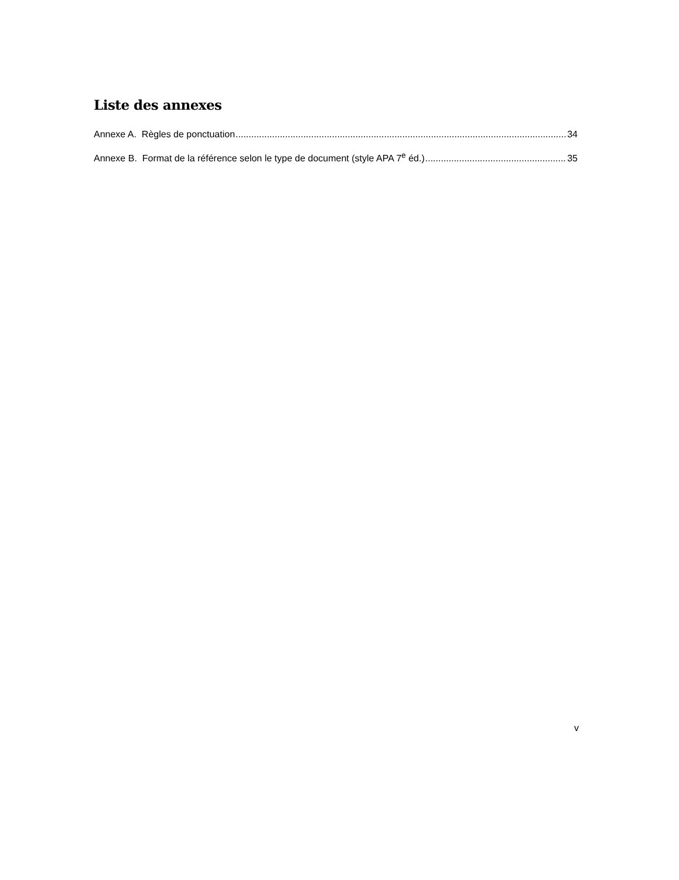Liste des annexes
Annexe A. Règles de ponctuation 34
Annexe B. Format de la référence selon le type de document (style APA 7<sup>e</sup> éd.) 35
v